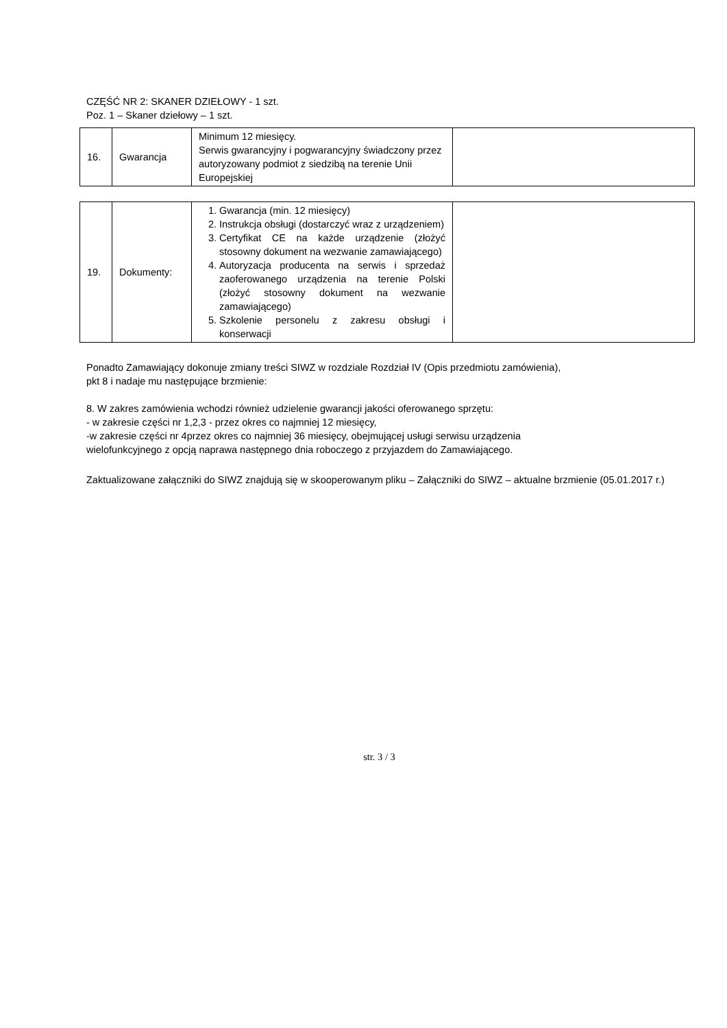CZĘŚĆ NR 2: SKANER DZIEŁOWY - 1 szt.
Poz. 1 – Skaner dziełowy – 1 szt.
| 16. | Gwarancja | Minimum 12 miesięcy. Serwis gwarancyjny i pogwarancyjny świadczony przez autoryzowany podmiot z siedzibą na terenie Unii Europejskiej | |
| 19. | Dokumenty: | 1. Gwarancja (min. 12 miesięcy) 2. Instrukcja obsługi (dostarczyć wraz z urządzeniem) 3. Certyfikat CE na każde urządzenie (złożyć stosowny dokument na wezwanie zamawiającego) 4. Autoryzacja producenta na serwis i sprzedaż zaoferowanego urządzenia na terenie Polski (złożyć stosowny dokument na wezwanie zamawiającego) 5. Szkolenie personelu z zakresu obsługi i konserwacji | |
Ponadto Zamawiający dokonuje zmiany treści SIWZ w rozdziale Rozdział IV (Opis przedmiotu zamówienia),
pkt 8 i nadaje mu następujące brzmienie:
8. W zakres zamówienia wchodzi również udzielenie gwarancji jakości oferowanego sprzętu:
- w zakresie części nr 1,2,3 - przez okres co najmniej 12 miesięcy,
-w zakresie części nr 4przez okres co najmniej 36 miesięcy, obejmującej usługi serwisu urządzenia
wielofunkcyjnego z opcją naprawa następnego dnia roboczego z przyjazdem do Zamawiającego.
Zaktualizowane załączniki do SIWZ znajdują się w skooperowanym pliku – Załączniki do SIWZ – aktualne brzmienie (05.01.2017 r.)
str. 3 / 3